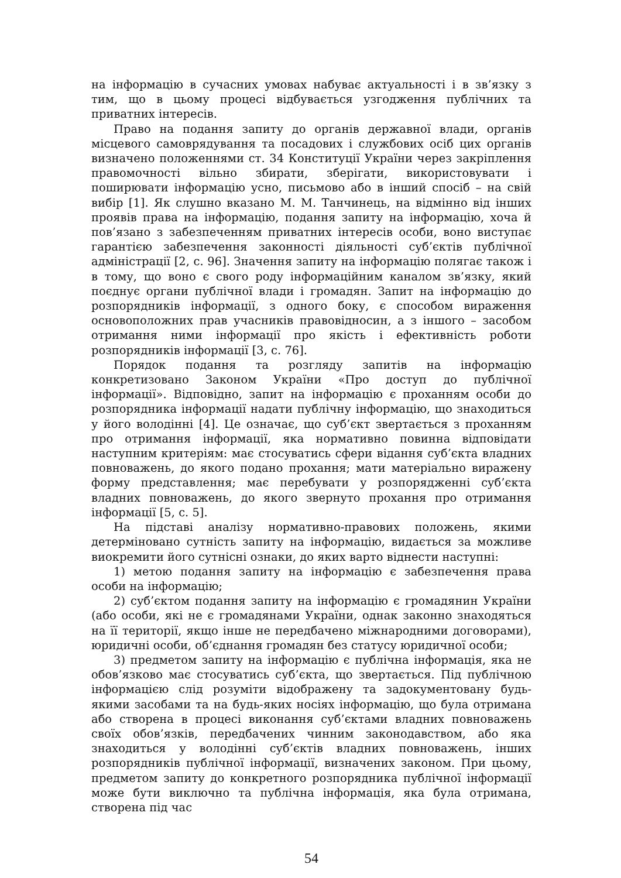на інформацію в сучасних умовах набуває актуальності і в зв’язку з тим, що в цьому процесі відбувається узгодження публічних та приватних інтересів.
Право на подання запиту до органів державної влади, органів місцевого самоврядування та посадових і службових осіб цих органів визначено положеннями ст. 34 Конституції України через закріплення правомочності вільно збирати, зберігати, використовувати і поширювати інформацію усно, письмово або в інший спосіб – на свій вибір [1]. Як слушно вказано М. М. Танчинець, на відмінно від інших проявів права на інформацію, подання запиту на інформацію, хоча й пов’язано з забезпеченням приватних інтересів особи, воно виступає гарантією забезпечення законності діяльності суб’єктів публічної адміністрації [2, с. 96]. Значення запиту на інформацію полягає також і в тому, що воно є свого роду інформаційним каналом зв’язку, який поєднує органи публічної влади і громадян. Запит на інформацію до розпорядників інформації, з одного боку, є способом вираження основоположних прав учасників правовідносин, а з іншого – засобом отримання ними інформації про якість і ефективність роботи розпорядників інформації [3, с. 76].
Порядок подання та розгляду запитів на інформацію конкретизовано Законом України «Про доступ до публічної інформації». Відповідно, запит на інформацію є проханням особи до розпорядника інформації надати публічну інформацію, що знаходиться у його володінні [4]. Це означає, що суб’єкт звертається з проханням про отримання інформації, яка нормативно повинна відповідати наступним критеріям: має стосуватись сфери відання суб’єкта владних повноважень, до якого подано прохання; мати матеріально виражену форму представлення; має перебувати у розпорядженні суб’єкта владних повноважень, до якого звернуто прохання про отримання інформації [5, с. 5].
На підставі аналізу нормативно-правових положень, якими детерміновано сутність запиту на інформацію, видається за можливе виокремити його сутнісні ознаки, до яких варто віднести наступні:
1) метою подання запиту на інформацію є забезпечення права особи на інформацію;
2) суб’єктом подання запиту на інформацію є громадянин України (або особи, які не є громадянами України, однак законно знаходяться на її території, якщо інше не передбачено міжнародними договорами), юридичні особи, об’єднання громадян без статусу юридичної особи;
3) предметом запиту на інформацію є публічна інформація, яка не обов’язково має стосуватись суб’єкта, що звертається. Під публічною інформацією слід розуміти відображену та задокументовану будь-якими засобами та на будь-яких носіях інформацію, що була отримана або створена в процесі виконання суб’єктами владних повноважень своїх обов’язків, передбачених чинним законодавством, або яка знаходиться у володінні суб’єктів владних повноважень, інших розпорядників публічної інформації, визначених законом. При цьому, предметом запиту до конкретного розпорядника публічної інформації може бути виключно та публічна інформація, яка була отримана, створена під час
54